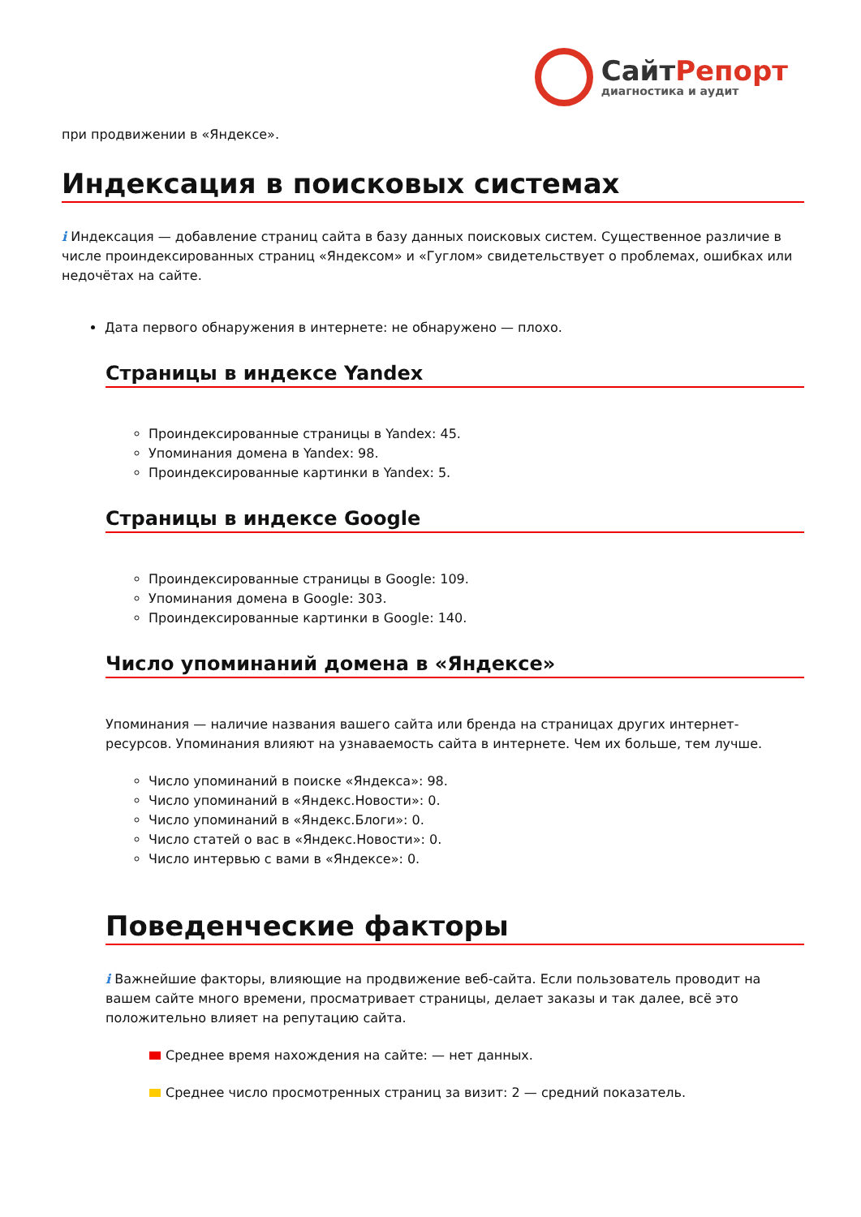СайтРепорт
диагностика и аудит
при продвижении в «Яндексе».
Индексация в поисковых системах
i Индексация — добавление страниц сайта в базу данных поисковых систем. Существенное различие в числе проиндексированных страниц «Яндексом» и «Гуглом» свидетельствует о проблемах, ошибках или недочётах на сайте.
Дата первого обнаружения в интернете: не обнаружено — плохо.
Страницы в индексе Yandex
Проиндексированные страницы в Yandex: 45.
Упоминания домена в Yandex: 98.
Проиндексированные картинки в Yandex: 5.
Страницы в индексе Google
Проиндексированные страницы в Google: 109.
Упоминания домена в Google: 303.
Проиндексированные картинки в Google: 140.
Число упоминаний домена в «Яндексе»
Упоминания — наличие названия вашего сайта или бренда на страницах других интернет-ресурсов. Упоминания влияют на узнаваемость сайта в интернете. Чем их больше, тем лучше.
Число упоминаний в поиске «Яндекса»: 98.
Число упоминаний в «Яндекс.Новости»: 0.
Число упоминаний в «Яндекс.Блоги»: 0.
Число статей о вас в «Яндекс.Новости»: 0.
Число интервью с вами в «Яндексе»: 0.
Поведенческие факторы
i Важнейшие факторы, влияющие на продвижение веб-сайта. Если пользователь проводит на вашем сайте много времени, просматривает страницы, делает заказы и так далее, всё это положительно влияет на репутацию сайта.
Среднее время нахождения на сайте: — нет данных.
Среднее число просмотренных страниц за визит: 2 — средний показатель.